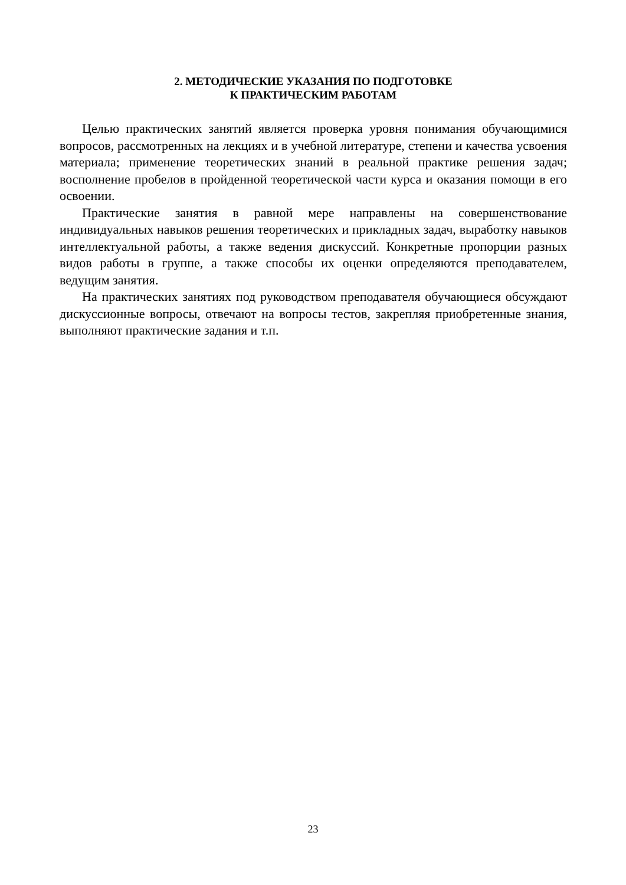2. МЕТОДИЧЕСКИЕ УКАЗАНИЯ ПО ПОДГОТОВКЕ
К ПРАКТИЧЕСКИМ РАБОТАМ
Целью практических занятий является проверка уровня понимания обучающимися вопросов, рассмотренных на лекциях и в учебной литературе, степени и качества усвоения материала; применение теоретических знаний в реальной практике решения задач; восполнение пробелов в пройденной теоретической части курса и оказания помощи в его освоении.
Практические занятия в равной мере направлены на совершенствование индивидуальных навыков решения теоретических и прикладных задач, выработку навыков интеллектуальной работы, а также ведения дискуссий. Конкретные пропорции разных видов работы в группе, а также способы их оценки определяются преподавателем, ведущим занятия.
На практических занятиях под руководством преподавателя обучающиеся обсуждают дискуссионные вопросы, отвечают на вопросы тестов, закрепляя приобретенные знания, выполняют практические задания и т.п.
23